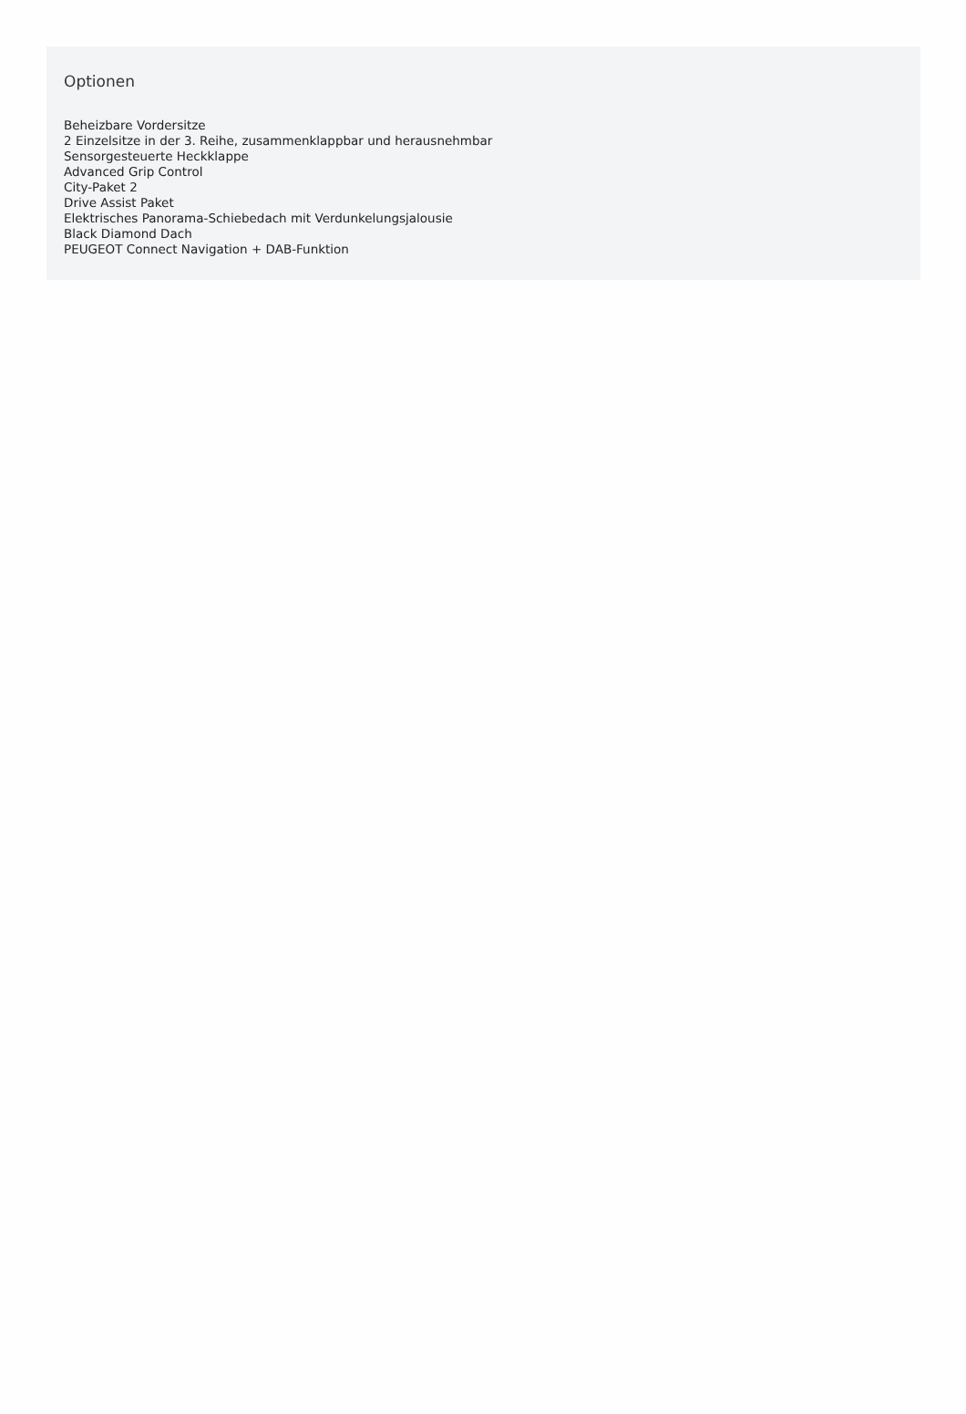Optionen
Beheizbare Vordersitze
2 Einzelsitze in der 3. Reihe, zusammenklappbar und herausnehmbar
Sensorgesteuerte Heckklappe
Advanced Grip Control
City-Paket 2
Drive Assist Paket
Elektrisches Panorama-Schiebedach mit Verdunkelungsjalousie
Black Diamond Dach
PEUGEOT Connect Navigation + DAB-Funktion